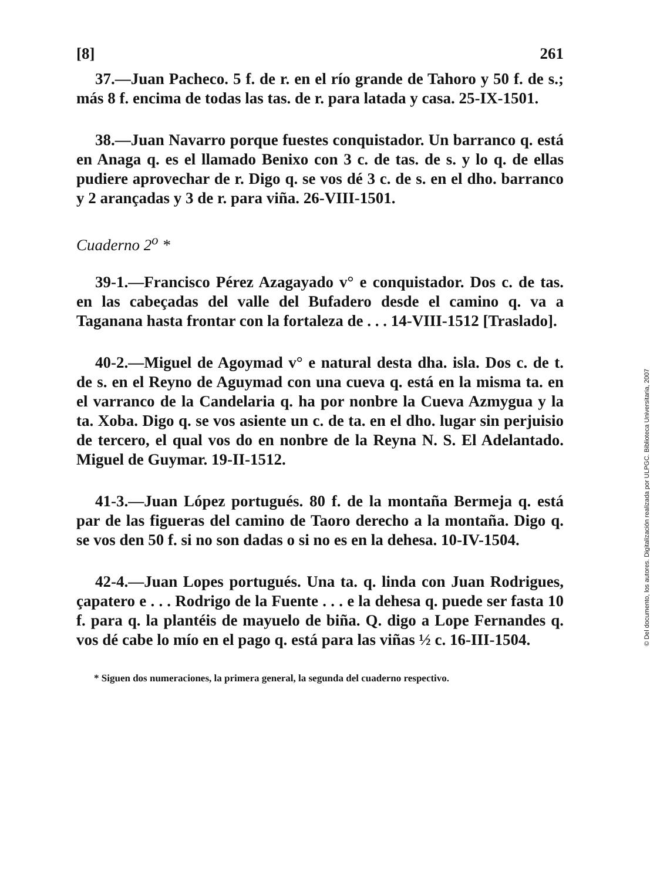[8] 261
37.—Juan Pacheco. 5 f. de r. en el río grande de Tahoro y 50 f. de s.; más 8 f. encima de todas las tas. de r. para latada y casa. 25-IX-1501.
38.—Juan Navarro porque fuestes conquistador. Un barranco q. está en Anaga q. es el llamado Benixo con 3 c. de tas. de s. y lo q. de ellas pudiere aprovechar de r. Digo q. se vos dé 3 c. de s. en el dho. barranco y 2 arançadas y 3 de r. para viña. 26-VIII-1501.
Cuaderno 2<sup>o</sup> *
39-1.—Francisco Pérez Azagayado v° e conquistador. Dos c. de tas. en las cabeçadas del valle del Bufadero desde el camino q. va a Taganana hasta frontar con la fortaleza de . . . 14-VIII-1512 [Traslado].
40-2.—Miguel de Agoymad v° e natural desta dha. isla. Dos c. de t. de s. en el Reyno de Aguymad con una cueva q. está en la misma ta. en el varranco de la Candelaria q. ha por nonbre la Cueva Azmygua y la ta. Xoba. Digo q. se vos asiente un c. de ta. en el dho. lugar sin perjuisio de tercero, el qual vos do en nonbre de la Reyna N. S. El Adelantado. Miguel de Guymar. 19-II-1512.
41-3.—Juan López portugués. 80 f. de la montaña Bermeja q. está par de las figueras del camino de Taoro derecho a la montaña. Digo q. se vos den 50 f. si no son dadas o si no es en la dehesa. 10-IV-1504.
42-4.—Juan Lopes portugués. Una ta. q. linda con Juan Rodrigues, çapatero e . . . Rodrigo de la Fuente . . . e la dehesa q. puede ser fasta 10 f. para q. la plantéis de mayuelo de biña. Q. digo a Lope Fernandes q. vos dé cabe lo mío en el pago q. está para las viñas ½ c. 16-III-1504.
* Siguen dos numeraciones, la primera general, la segunda del cuaderno respectivo.
© Del documento, los autores. Digitalización realizada por ULPGC. Biblioteca Universitaria, 2007